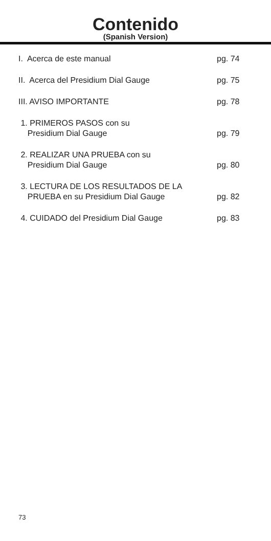Contenido
(Spanish Version)
I. Acerca de este manual pg. 74
II. Acerca del Presidium Dial Gauge pg. 75
III. AVISO IMPORTANTE pg. 78
1. PRIMEROS PASOS con su
Presidium Dial Gauge pg. 79
2. REALIZAR UNA PRUEBA con su
Presidium Dial Gauge pg. 80
3. LECTURA DE LOS RESULTADOS DE LA
PRUEBA en su Presidium Dial Gauge pg. 82
4. CUIDADO del Presidium Dial Gauge pg. 83
73